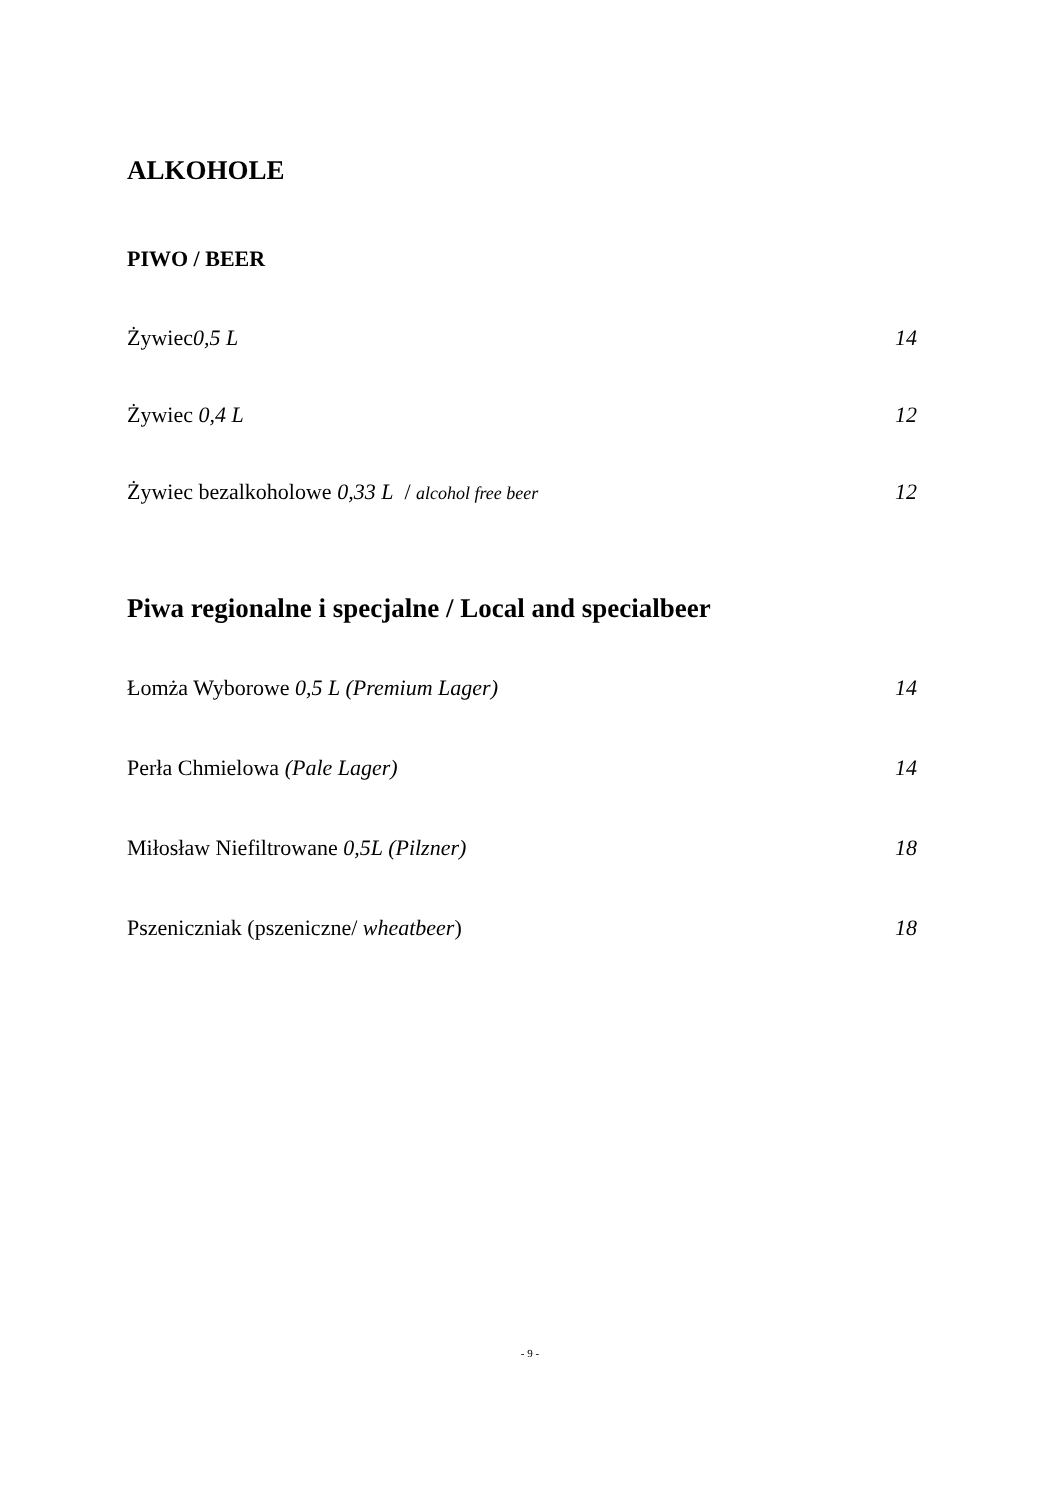ALKOHOLE
PIWO / BEER
Żywiec 0,5 L 14
Żywiec 0,4 L 12
Żywiec bezalkoholowe 0,33 L / alcohol free beer 12
Piwa regionalne i specjalne / Local and specialbeer
Łomża Wyborowe 0,5 L (Premium Lager) 14
Perła Chmielowa (Pale Lager) 14
Miłosław Niefiltrowane 0,5L (Pilzner) 18
Pszeniczniak (pszeniczne/ wheatbeer) 18
- 9 -